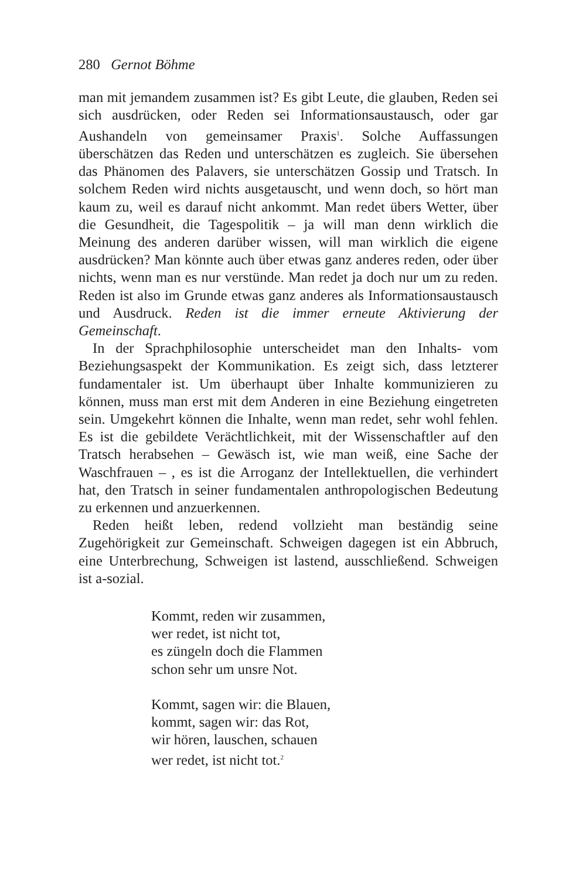280 Gernot Böhme
man mit jemandem zusammen ist? Es gibt Leute, die glauben, Reden sei sich ausdrücken, oder Reden sei Informationsaustausch, oder gar Aushandeln von gemeinsamer Praxis<sup>1</sup>. Solche Auffassungen überschätzen das Reden und unterschätzen es zugleich. Sie übersehen das Phänomen des Palavers, sie unterschätzen Gossip und Tratsch. In solchem Reden wird nichts ausgetauscht, und wenn doch, so hört man kaum zu, weil es darauf nicht ankommt. Man redet übers Wetter, über die Gesundheit, die Tagespolitik – ja will man denn wirklich die Meinung des anderen darüber wissen, will man wirklich die eigene ausdrücken? Man könnte auch über etwas ganz anderes reden, oder über nichts, wenn man es nur verstünde. Man redet ja doch nur um zu reden. Reden ist also im Grunde etwas ganz anderes als Informationsaustausch und Ausdruck. Reden ist die immer erneute Aktivierung der Gemeinschaft.
In der Sprachphilosophie unterscheidet man den Inhalts- vom Beziehungsaspekt der Kommunikation. Es zeigt sich, dass letzterer fundamentaler ist. Um überhaupt über Inhalte kommunizieren zu können, muss man erst mit dem Anderen in eine Beziehung eingetreten sein. Umgekehrt können die Inhalte, wenn man redet, sehr wohl fehlen. Es ist die gebildete Verächtlichkeit, mit der Wissenschaftler auf den Tratsch herabsehen – Gewäsch ist, wie man weiß, eine Sache der Waschfrauen – , es ist die Arroganz der Intellektuellen, die verhindert hat, den Tratsch in seiner fundamentalen anthropologischen Bedeutung zu erkennen und anzuerkennen.
Reden heißt leben, redend vollzieht man beständig seine Zugehörigkeit zur Gemeinschaft. Schweigen dagegen ist ein Abbruch, eine Unterbrechung, Schweigen ist lastend, ausschließend. Schweigen ist a-sozial.
Kommt, reden wir zusammen,
wer redet, ist nicht tot,
es züngeln doch die Flammen
schon sehr um unsre Not.
Kommt, sagen wir: die Blauen,
kommt, sagen wir: das Rot,
wir hören, lauschen, schauen
wer redet, ist nicht tot.<sup>2</sup>